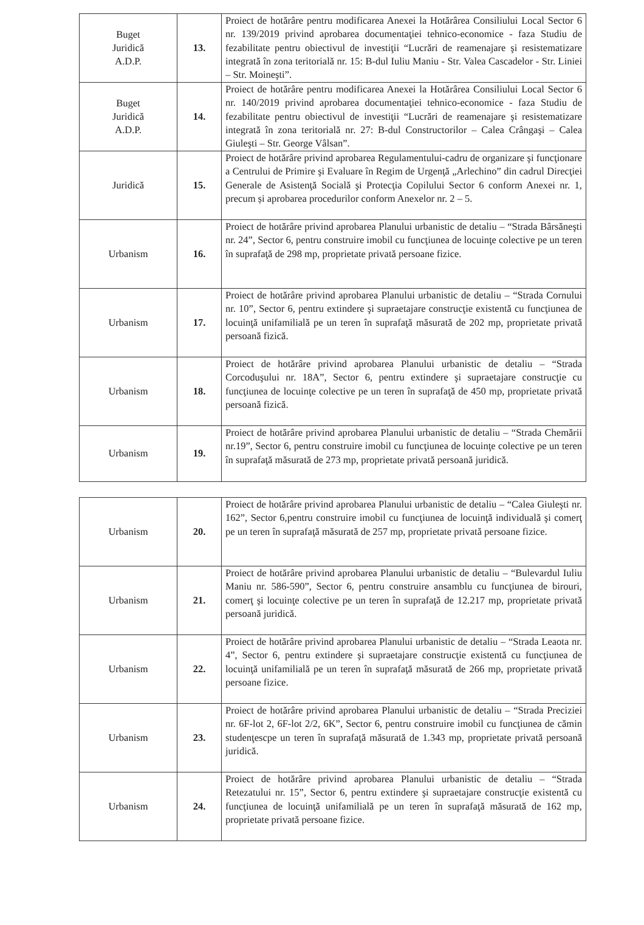| Buget Juridică A.D.P. | 13. | Proiect de hotărâre pentru modificarea Anexei la Hotărârea Consiliului Local Sector 6 nr. 139/2019 privind aprobarea documentaţiei tehnico-economice - faza Studiu de fezabilitate pentru obiectivul de investiţii “Lucrări de reamenajare şi resistematizare integrată în zona teritorială nr. 15: B-dul Iuliu Maniu - Str. Valea Cascadelor - Str. Liniei – Str. Moineşti”. |
| Buget Juridică A.D.P. | 14. | Proiect de hotărâre pentru modificarea Anexei la Hotărârea Consiliului Local Sector 6 nr. 140/2019 privind aprobarea documentaţiei tehnico-economice - faza Studiu de fezabilitate pentru obiectivul de investiţii “Lucrări de reamenajare şi resistematizare integrată în zona teritorială nr. 27: B-dul Constructorilor – Calea Crângaşi – Calea Giuleşti – Str. George Vâlsan”. |
| Juridică | 15. | Proiect de hotărâre privind aprobarea Regulamentului-cadru de organizare şi funcţionare a Centrului de Primire şi Evaluare în Regim de Urgenţă „Arlechino” din cadrul Direcţiei Generale de Asistenţă Socială şi Protecţia Copilului Sector 6 conform Anexei nr. 1, precum și aprobarea procedurilor conform Anexelor nr. 2 – 5. |
| Urbanism | 16. | Proiect de hotărâre privind aprobarea Planului urbanistic de detaliu – “Strada Bârsăneşti nr. 24”, Sector 6, pentru construire imobil cu funcţiunea de locuinţe colective pe un teren în suprafaţă de 298 mp, proprietate privată persoane fizice. |
| Urbanism | 17. | Proiect de hotărâre privind aprobarea Planului urbanistic de detaliu – “Strada Cornului nr. 10”, Sector 6, pentru extindere şi supraetajare construcţie existentă cu funcţiunea de locuinţă unifamilială pe un teren în suprafaţă măsurată de 202 mp, proprietate privată persoană fizică. |
| Urbanism | 18. | Proiect de hotărâre privind aprobarea Planului urbanistic de detaliu – “Strada Corcoduşului nr. 18A”, Sector 6, pentru extindere şi supraetajare construcţie cu funcţiunea de locuinţe colective pe un teren în suprafaţă de 450 mp, proprietate privată persoană fizică. |
| Urbanism | 19. | Proiect de hotărâre privind aprobarea Planului urbanistic de detaliu – “Strada Chemării nr.19”, Sector 6, pentru construire imobil cu funcţiunea de locuinţe colective pe un teren în suprafaţă măsurată de 273 mp, proprietate privată persoană juridică. |
| Urbanism | 20. | Proiect de hotărâre privind aprobarea Planului urbanistic de detaliu – “Calea Giuleşti nr. 162”, Sector 6,pentru construire imobil cu funcţiunea de locuinţă individuală şi comerţ pe un teren în suprafaţă măsurată de 257 mp, proprietate privată persoane fizice. |
| Urbanism | 21. | Proiect de hotărâre privind aprobarea Planului urbanistic de detaliu – “Bulevardul Iuliu Maniu nr. 586-590”, Sector 6, pentru construire ansamblu cu funcţiunea de birouri, comerţ şi locuinţe colective pe un teren în suprafaţă de 12.217 mp, proprietate privată persoană juridică. |
| Urbanism | 22. | Proiect de hotărâre privind aprobarea Planului urbanistic de detaliu – “Strada Leaota nr. 4”, Sector 6, pentru extindere şi supraetajare construcţie existentă cu funcţiunea de locuinţă unifamilială pe un teren în suprafaţă măsurată de 266 mp, proprietate privată persoane fizice. |
| Urbanism | 23. | Proiect de hotărâre privind aprobarea Planului urbanistic de detaliu – “Strada Preciziei nr. 6F-lot 2, 6F-lot 2/2, 6K”, Sector 6, pentru construire imobil cu funcţiunea de cămin studenţescpe un teren în suprafaţă măsurată de 1.343 mp, proprietate privată persoană juridică. |
| Urbanism | 24. | Proiect de hotărâre privind aprobarea Planului urbanistic de detaliu – “Strada Retezatului nr. 15”, Sector 6, pentru extindere şi supraetajare construcţie existentă cu funcţiunea de locuinţă unifamilială pe un teren în suprafaţă măsurată de 162 mp, proprietate privată persoane fizice. |